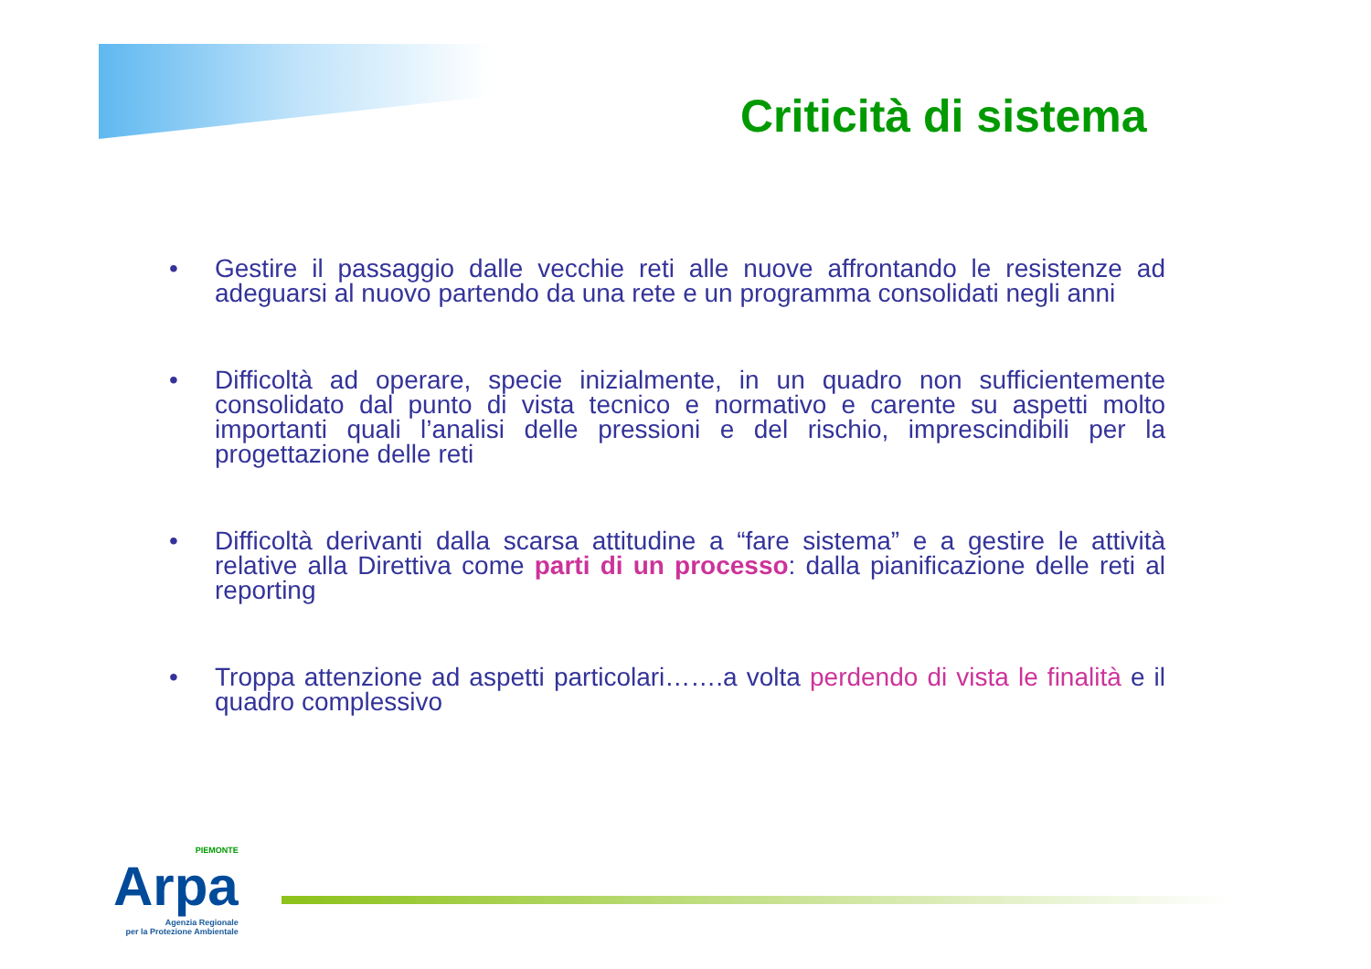Criticità di sistema
• Gestire il passaggio dalle vecchie reti alle nuove affrontando le resistenze ad adeguarsi al nuovo partendo da una rete e un programma consolidati negli anni
• Difficoltà ad operare, specie inizialmente, in un quadro non sufficientemente consolidato dal punto di vista tecnico e normativo e carente su aspetti molto importanti quali l’analisi delle pressioni e del rischio, imprescindibili per la progettazione delle reti
• Difficoltà derivanti dalla scarsa attitudine a “fare sistema” e a gestire le attività relative alla Direttiva come parti di un processo: dalla pianificazione delle reti al reporting
• Troppa attenzione ad aspetti particolari…….a volta perdendo di vista le finalità e il quadro complessivo
PIEMONTE
Arpa
Agenzia Regionale
per la Protezione Ambientale